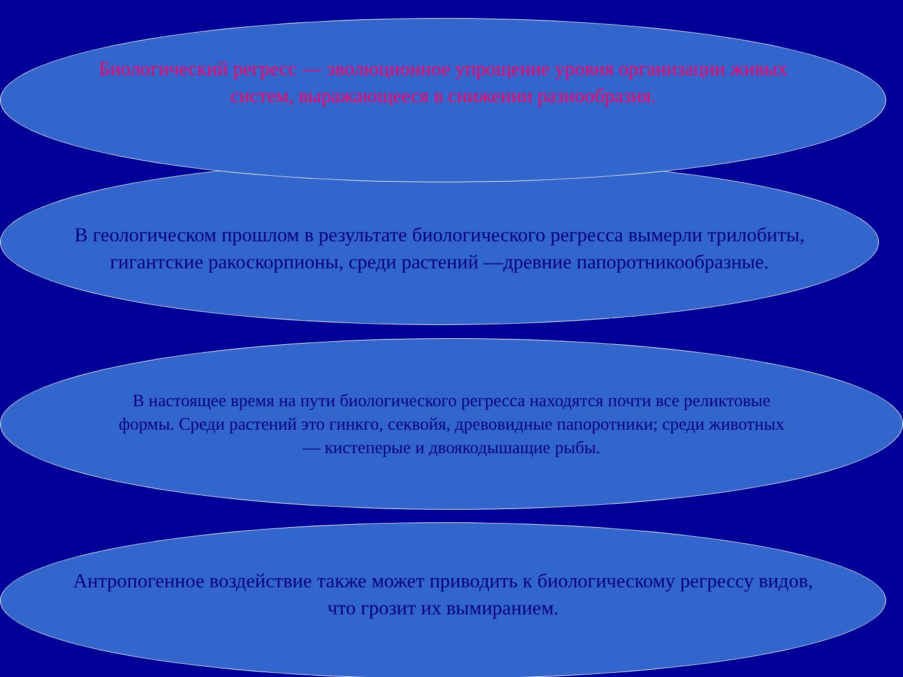В геологическом прошлом в результате биологического регресса вымерли трилобиты, гигантские ракоскорпионы, среди растений —древние папоротникообразные.
Биологический регресс — эволюционное упрощение уровня организации живых систем, выражающееся в снижении разнообразия.
В настоящее время на пути биологического регресса находятся почти все реликтовые формы. Среди растений это гинкго, секвойя, древовидные папоротники; среди животных — кистеперые и двоякодышащие рыбы.
Антропогенное воздействие также может приводить к биологическому регрессу видов, что грозит их вымиранием.